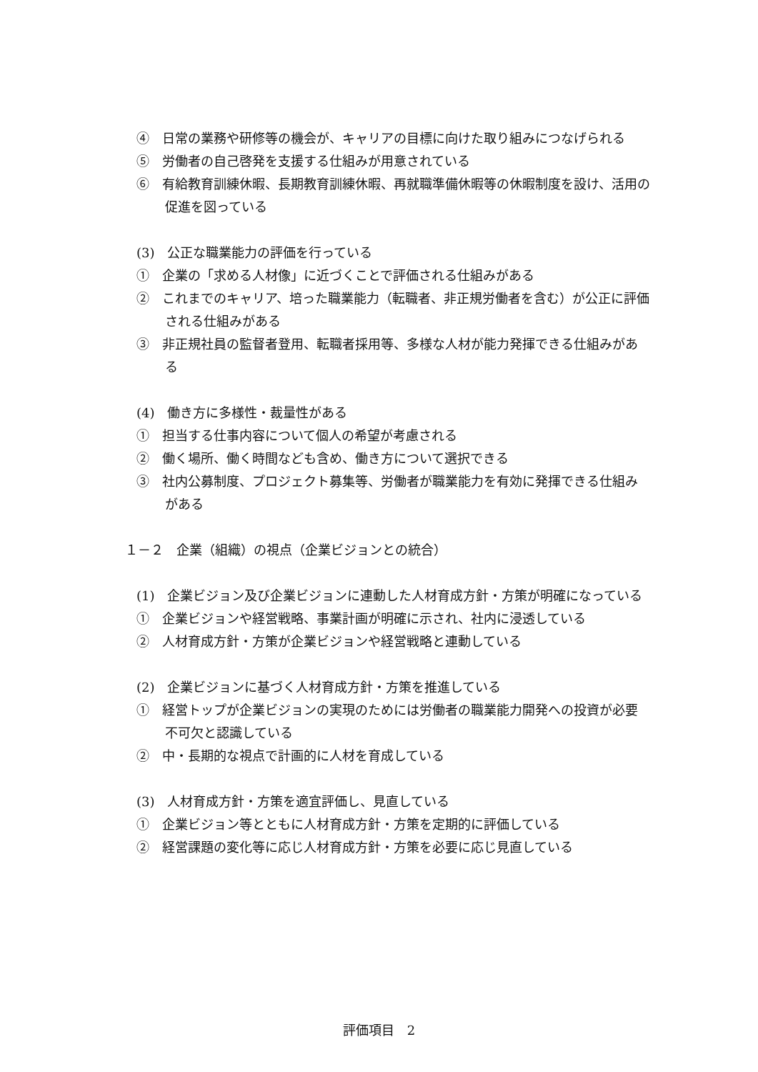④　日常の業務や研修等の機会が、キャリアの目標に向けた取り組みにつなげられる
⑤　労働者の自己啓発を支援する仕組みが用意されている
⑥　有給教育訓練休暇、長期教育訓練休暇、再就職準備休暇等の休暇制度を設け、活用の促進を図っている
(3)　公正な職業能力の評価を行っている
①　企業の「求める人材像」に近づくことで評価される仕組みがある
②　これまでのキャリア、培った職業能力（転職者、非正規労働者を含む）が公正に評価される仕組みがある
③　非正規社員の監督者登用、転職者採用等、多様な人材が能力発揮できる仕組みがある
(4)　働き方に多様性・裁量性がある
①　担当する仕事内容について個人の希望が考慮される
②　働く場所、働く時間なども含め、働き方について選択できる
③　社内公募制度、プロジェクト募集等、労働者が職業能力を有効に発揮できる仕組みがある
１－２　企業（組織）の視点（企業ビジョンとの統合）
(1)　企業ビジョン及び企業ビジョンに連動した人材育成方針・方策が明確になっている
①　企業ビジョンや経営戦略、事業計画が明確に示され、社内に浸透している
②　人材育成方針・方策が企業ビジョンや経営戦略と連動している
(2)　企業ビジョンに基づく人材育成方針・方策を推進している
①　経営トップが企業ビジョンの実現のためには労働者の職業能力開発への投資が必要不可欠と認識している
②　中・長期的な視点で計画的に人材を育成している
(3)　人材育成方針・方策を適宜評価し、見直している
①　企業ビジョン等とともに人材育成方針・方策を定期的に評価している
②　経営課題の変化等に応じ人材育成方針・方策を必要に応じ見直している
評価項目　2